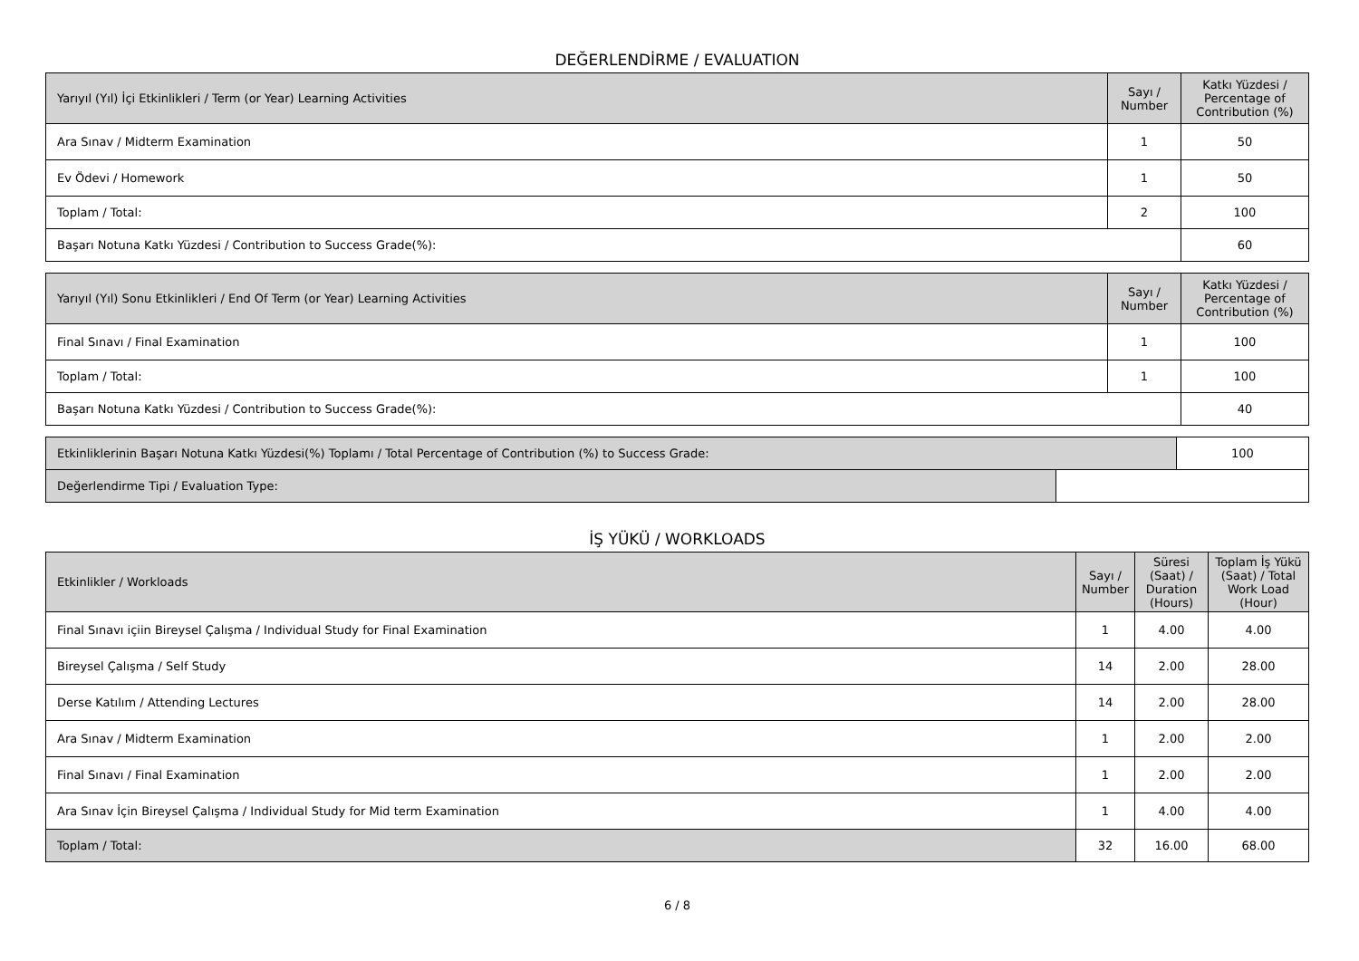DEĞERLENDİRME / EVALUATION
| Yarıyıl (Yıl) İçi Etkinlikleri / Term (or Year) Learning Activities | Sayı / Number | Katkı Yüzdesi / Percentage of Contribution (%) |
| --- | --- | --- |
| Ara Sınav / Midterm Examination | 1 | 50 |
| Ev Ödevi / Homework | 1 | 50 |
| Toplam / Total: | 2 | 100 |
| Başarı Notuna Katkı Yüzdesi / Contribution to Success Grade(%): | | 60 |
| Yarıyıl (Yıl) Sonu Etkinlikleri / End Of Term (or Year) Learning Activities | Sayı / Number | Katkı Yüzdesi / Percentage of Contribution (%) |
| --- | --- | --- |
| Final Sınavı / Final Examination | 1 | 100 |
| Toplam / Total: | 1 | 100 |
| Başarı Notuna Katkı Yüzdesi / Contribution to Success Grade(%): | | 40 |
| Etkinliklerinin Başarı Notuna Katkı Yüzdesi(%) Toplamı / Total Percentage of Contribution (%) to Success Grade: | | 100 |
| Değerlendirme Tipi / Evaluation Type: | | |
İŞ YÜKÜ / WORKLOADS
| Etkinlikler / Workloads | Sayı / Number | Süresi (Saat) / Duration (Hours) | Toplam İş Yükü (Saat) / Total Work Load (Hour) |
| --- | --- | --- | --- |
| Final Sınavı içiin Bireysel Çalışma / Individual Study for Final Examination | 1 | 4.00 | 4.00 |
| Bireysel Çalışma / Self Study | 14 | 2.00 | 28.00 |
| Derse Katılım / Attending Lectures | 14 | 2.00 | 28.00 |
| Ara Sınav / Midterm Examination | 1 | 2.00 | 2.00 |
| Final Sınavı / Final Examination | 1 | 2.00 | 2.00 |
| Ara Sınav İçin Bireysel Çalışma / Individual Study for Mid term Examination | 1 | 4.00 | 4.00 |
| Toplam / Total: | 32 | 16.00 | 68.00 |
6 / 8